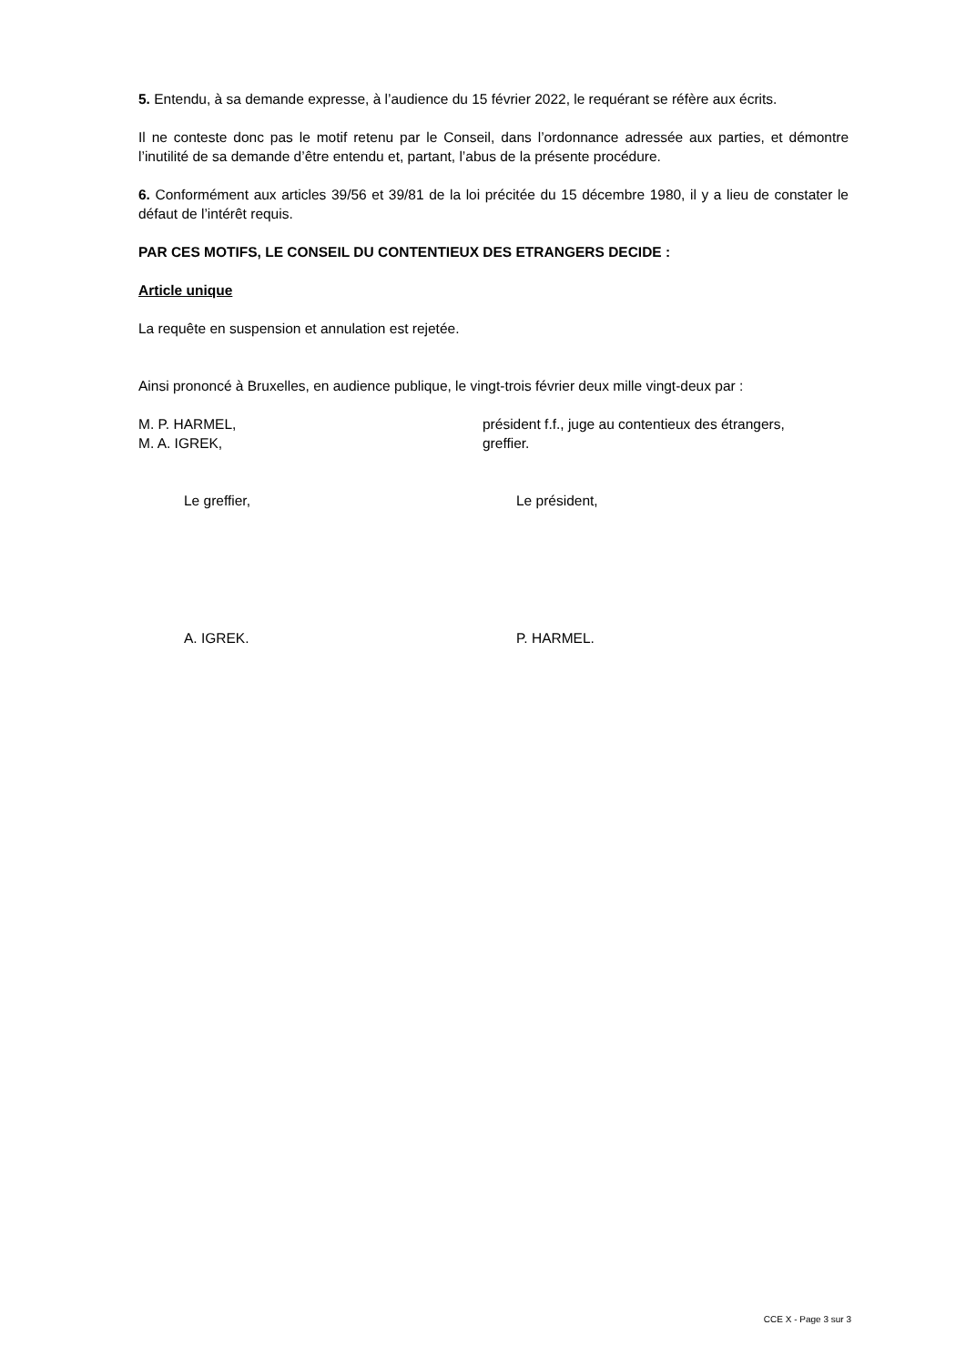5. Entendu, à sa demande expresse, à l’audience du 15 février 2022, le requérant se réfère aux écrits.
Il ne conteste donc pas le motif retenu par le Conseil, dans l’ordonnance adressée aux parties, et démontre l’inutilité de sa demande d’être entendu et, partant, l’abus de la présente procédure.
6. Conformément aux articles 39/56 et 39/81 de la loi précitée du 15 décembre 1980, il y a lieu de constater le défaut de l’intérêt requis.
PAR CES MOTIFS, LE CONSEIL DU CONTENTIEUX DES ETRANGERS DECIDE :
Article unique
La requête en suspension et annulation est rejetée.
Ainsi prononcé à Bruxelles, en audience publique, le vingt-trois février deux mille vingt-deux par :
M. P. HARMEL, président f.f., juge au contentieux des étrangers,
M. A. IGREK, greffier.
Le greffier, Le président,
A. IGREK. P. HARMEL.
CCE X - Page 3 sur 3